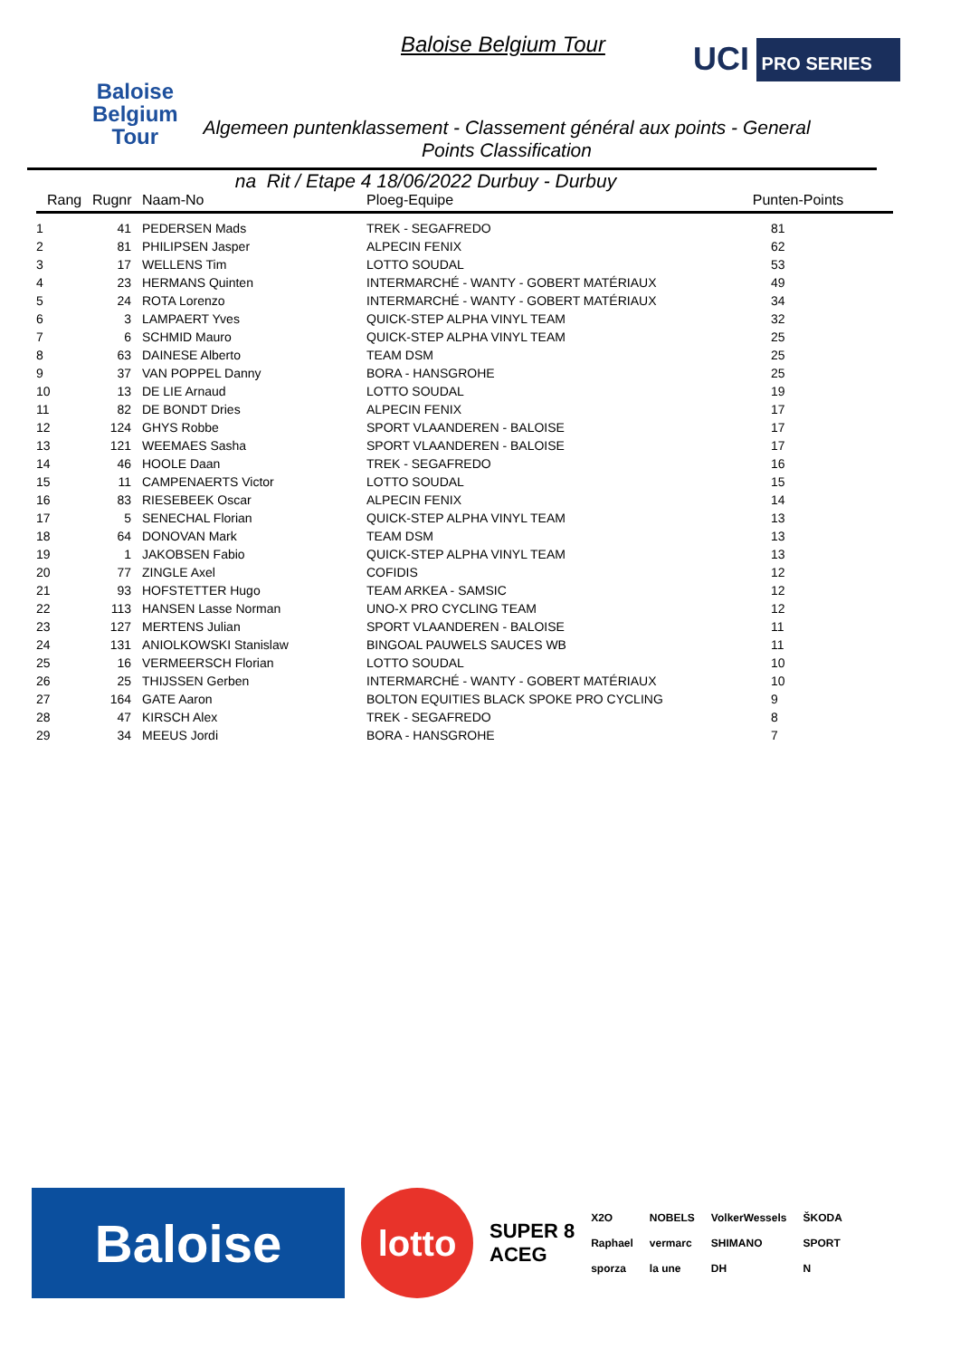Baloise
Belgium
Tour
Baloise Belgium Tour UCI PRO SERIES
Algemeen puntenklassement - Classement général aux points - General Points Classification
na Rit / Etape 4 18/06/2022 Durbuy - Durbuy
| Rang | Rugnr | Naam-No | Ploeg-Equipe | Punten-Points |
| --- | --- | --- | --- | --- |
| 1 | 41 | PEDERSEN Mads | TREK - SEGAFREDO | 81 |
| 2 | 81 | PHILIPSEN Jasper | ALPECIN FENIX | 62 |
| 3 | 17 | WELLENS Tim | LOTTO SOUDAL | 53 |
| 4 | 23 | HERMANS Quinten | INTERMARCHÉ - WANTY - GOBERT MATÉRIAUX | 49 |
| 5 | 24 | ROTA Lorenzo | INTERMARCHÉ - WANTY - GOBERT MATÉRIAUX | 34 |
| 6 | 3 | LAMPAERT Yves | QUICK-STEP ALPHA VINYL TEAM | 32 |
| 7 | 6 | SCHMID Mauro | QUICK-STEP ALPHA VINYL TEAM | 25 |
| 8 | 63 | DAINESE Alberto | TEAM DSM | 25 |
| 9 | 37 | VAN POPPEL Danny | BORA - HANSGROHE | 25 |
| 10 | 13 | DE LIE Arnaud | LOTTO SOUDAL | 19 |
| 11 | 82 | DE BONDT Dries | ALPECIN FENIX | 17 |
| 12 | 124 | GHYS Robbe | SPORT VLAANDEREN - BALOISE | 17 |
| 13 | 121 | WEEMAES Sasha | SPORT VLAANDEREN - BALOISE | 17 |
| 14 | 46 | HOOLE Daan | TREK - SEGAFREDO | 16 |
| 15 | 11 | CAMPENAERTS Victor | LOTTO SOUDAL | 15 |
| 16 | 83 | RIESEBEEK Oscar | ALPECIN FENIX | 14 |
| 17 | 5 | SENECHAL Florian | QUICK-STEP ALPHA VINYL TEAM | 13 |
| 18 | 64 | DONOVAN Mark | TEAM DSM | 13 |
| 19 | 1 | JAKOBSEN Fabio | QUICK-STEP ALPHA VINYL TEAM | 13 |
| 20 | 77 | ZINGLE Axel | COFIDIS | 12 |
| 21 | 93 | HOFSTETTER Hugo | TEAM ARKEA - SAMSIC | 12 |
| 22 | 113 | HANSEN Lasse Norman | UNO-X PRO CYCLING TEAM | 12 |
| 23 | 127 | MERTENS Julian | SPORT VLAANDEREN - BALOISE | 11 |
| 24 | 131 | ANIOLKOWSKI Stanislaw | BINGOAL PAUWELS SAUCES WB | 11 |
| 25 | 16 | VERMEERSCH Florian | LOTTO SOUDAL | 10 |
| 26 | 25 | THIJSSEN Gerben | INTERMARCHÉ - WANTY - GOBERT MATÉRIAUX | 10 |
| 27 | 164 | GATE Aaron | BOLTON EQUITIES BLACK SPOKE PRO CYCLING | 9 |
| 28 | 47 | KIRSCH Alex | TREK - SEGAFREDO | 8 |
| 29 | 34 | MEEUS Jordi | BORA - HANSGROHE | 7 |
Baloise
lotto
SUPER 8
ACEG
X2O
Raphael
sporza
NOBELS
vermarc
la une
VolkerWessels
SHIMANO
DH
ŠKODA
SPORT
N